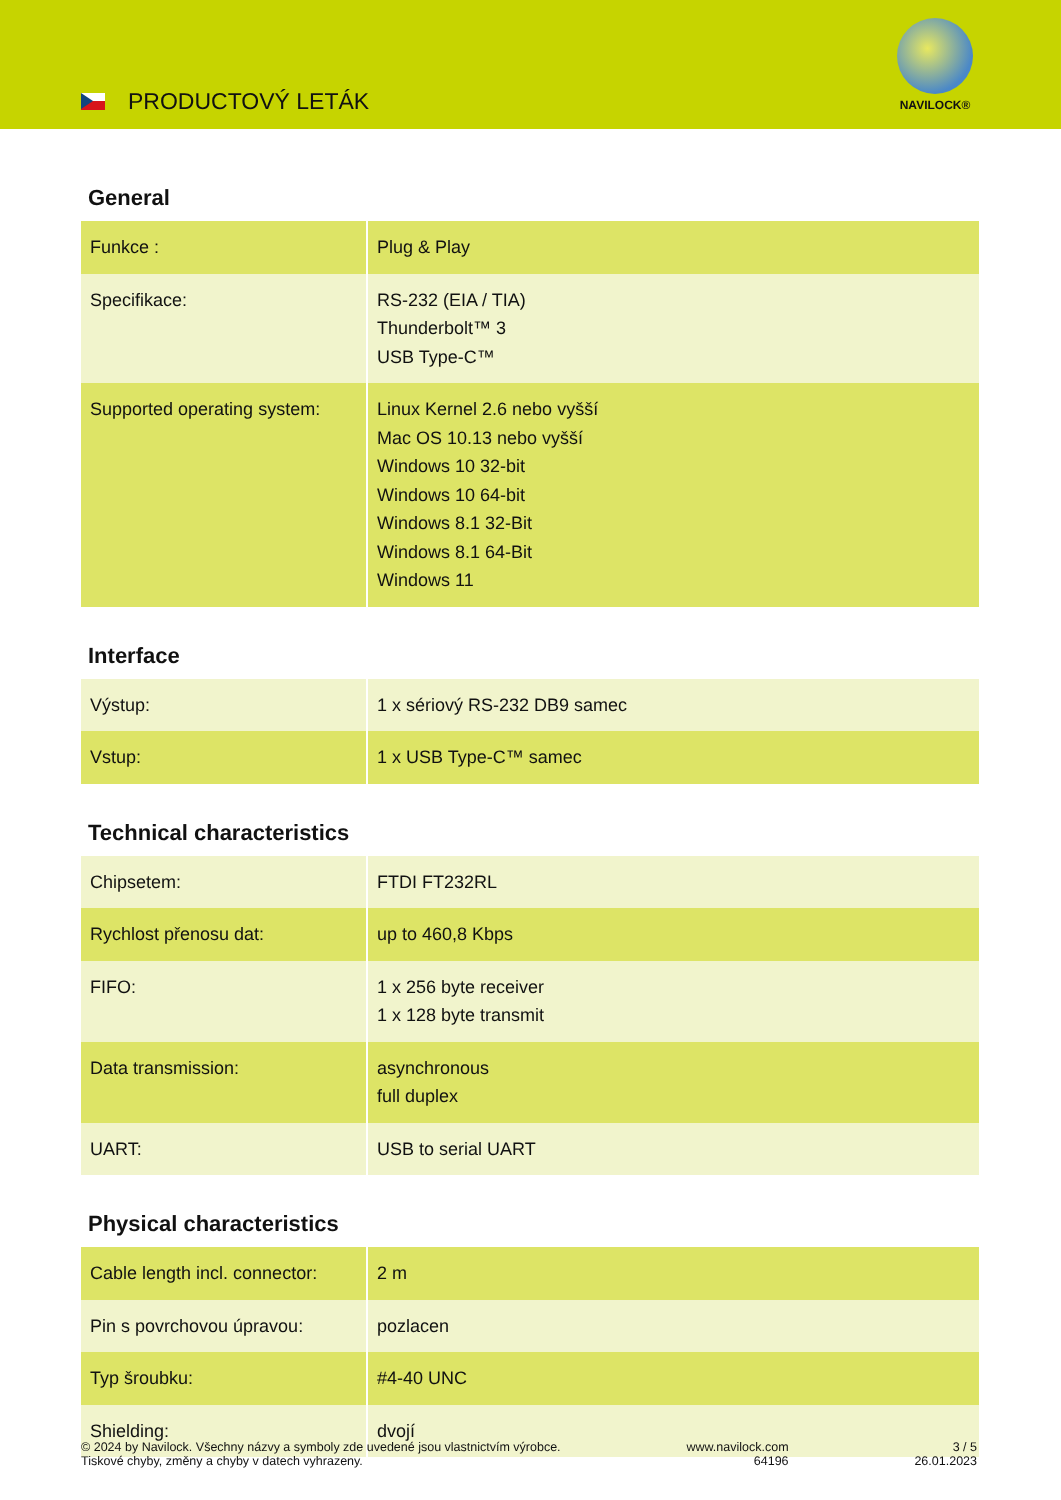PRODUCTOVÝ LETÁK
NAVILOCK®
General
| Funkce : | Plug & Play |
| Specifikace: | RS-232 (EIA / TIA) Thunderbolt™ 3 USB Type-C™ |
| Supported operating system: | Linux Kernel 2.6 nebo vyšší Mac OS 10.13 nebo vyšší Windows 10 32-bit Windows 10 64-bit Windows 8.1 32-Bit Windows 8.1 64-Bit Windows 11 |
Interface
| Výstup: | 1 x sériový RS-232 DB9 samec |
| Vstup: | 1 x USB Type-C™ samec |
Technical characteristics
| Chipsetem: | FTDI FT232RL |
| Rychlost přenosu dat: | up to 460,8 Kbps |
| FIFO: | 1 x 256 byte receiver 1 x 128 byte transmit |
| Data transmission: | asynchronous full duplex |
| UART: | USB to serial UART |
Physical characteristics
| Cable length incl. connector: | 2 m |
| Pin s povrchovou úpravou: | pozlacen |
| Typ šroubku: | #4-40 UNC |
| Shielding: | dvojí |
© 2024 by Navilock. Všechny názvy a symboly zde uvedené jsou vlastnictvím výrobce.
Tiskové chyby, změny a chyby v datech vyhrazeny.
www.navilock.com
64196
3 / 5
26.01.2023